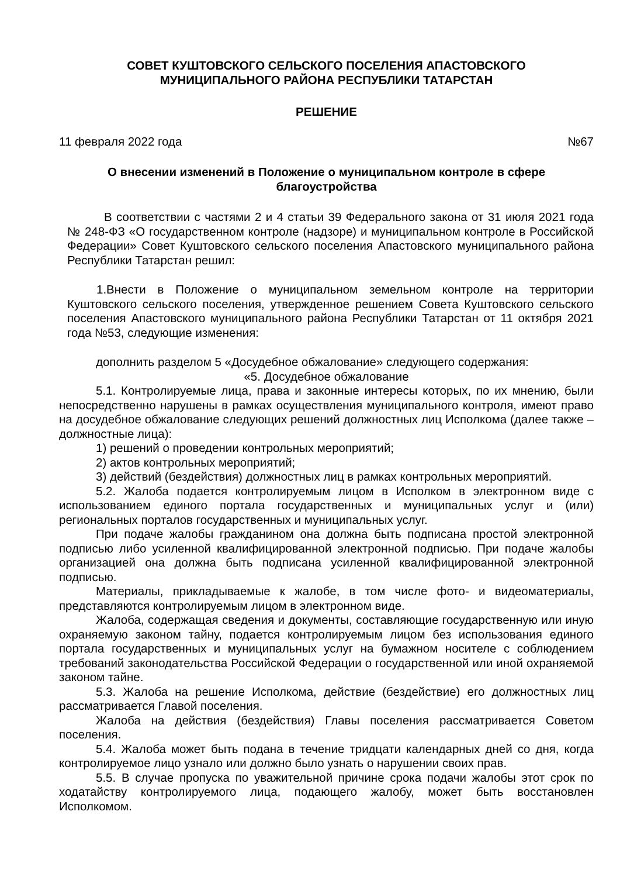СОВЕТ КУШТОВСКОГО СЕЛЬСКОГО ПОСЕЛЕНИЯ АПАСТОВСКОГО
МУНИЦИПАЛЬНОГО РАЙОНА РЕСПУБЛИКИ ТАТАРСТАН
РЕШЕНИЕ
11 февраля 2022 года №67
О внесении изменений в Положение о муниципальном контроле в сфере
благоустройства
В соответствии с частями 2 и 4 статьи 39 Федерального закона от 31 июля 2021 года № 248-ФЗ «О государственном контроле (надзоре) и муниципальном контроле в Российской Федерации» Совет Куштовского сельского поселения Апастовского муниципального района Республики Татарстан решил:
1.Внести в Положение о муниципальном земельном контроле на территории Куштовского сельского поселения, утвержденное решением Совета Куштовского сельского поселения Апастовского муниципального района Республики Татарстан от 11 октября 2021 года №53, следующие изменения:
дополнить разделом 5 «Досудебное обжалование» следующего содержания:
«5. Досудебное обжалование
5.1. Контролируемые лица, права и законные интересы которых, по их мнению, были непосредственно нарушены в рамках осуществления муниципального контроля, имеют право на досудебное обжалование следующих решений должностных лиц Исполкома (далее также – должностные лица):
1) решений о проведении контрольных мероприятий;
2) актов контрольных мероприятий;
3) действий (бездействия) должностных лиц в рамках контрольных мероприятий.
5.2. Жалоба подается контролируемым лицом в Исполком в электронном виде с использованием единого портала государственных и муниципальных услуг и (или) региональных порталов государственных и муниципальных услуг.
При подаче жалобы гражданином она должна быть подписана простой электронной подписью либо усиленной квалифицированной электронной подписью. При подаче жалобы организацией она должна быть подписана усиленной квалифицированной электронной подписью.
Материалы, прикладываемые к жалобе, в том числе фото- и видеоматериалы, представляются контролируемым лицом в электронном виде.
Жалоба, содержащая сведения и документы, составляющие государственную или иную охраняемую законом тайну, подается контролируемым лицом без использования единого портала государственных и муниципальных услуг на бумажном носителе с соблюдением требований законодательства Российской Федерации о государственной или иной охраняемой законом тайне.
5.3. Жалоба на решение Исполкома, действие (бездействие) его должностных лиц рассматривается Главой поселения.
Жалоба на действия (бездействия) Главы поселения рассматривается Советом поселения.
5.4. Жалоба может быть подана в течение тридцати календарных дней со дня, когда контролируемое лицо узнало или должно было узнать о нарушении своих прав.
5.5. В случае пропуска по уважительной причине срока подачи жалобы этот срок по ходатайству контролируемого лица, подающего жалобу, может быть восстановлен Исполкомом.